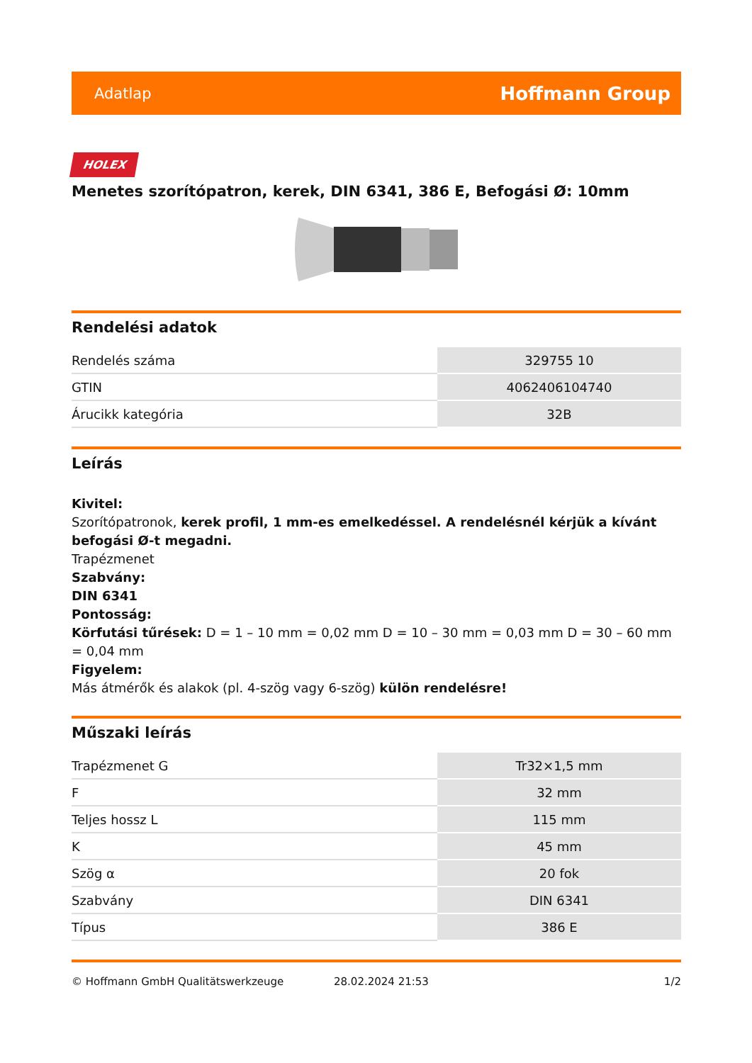Adatlap Hoffmann Group
HOLEX
Menetes szorítópatron, kerek, DIN 6341, 386 E, Befogási Ø: 10mm
Rendelési adatok
| Rendelés száma | 329755 10 |
| GTIN | 4062406104740 |
| Árucikk kategória | 32B |
Leírás
Kivitel:
Szorítópatronok, kerek profil, 1 mm-es emelkedéssel. A rendelésnél kérjük a kívánt befogási Ø-t megadni.
Trapézmenet
Szabvány:
DIN 6341
Pontosság:
Körfutási tűrések: D = 1 – 10 mm = 0,02 mm D = 10 – 30 mm = 0,03 mm D = 30 – 60 mm = 0,04 mm
Figyelem:
Más átmérők és alakok (pl. 4-szög vagy 6-szög) külön rendelésre!
Műszaki leírás
| Trapézmenet G | Tr32×1,5 mm |
| F | 32 mm |
| Teljes hossz L | 115 mm |
| K | 45 mm |
| Szög α | 20 fok |
| Szabvány | DIN 6341 |
| Típus | 386 E |
© Hoffmann GmbH Qualitätswerkzeuge 28.02.2024 21:53 1/2